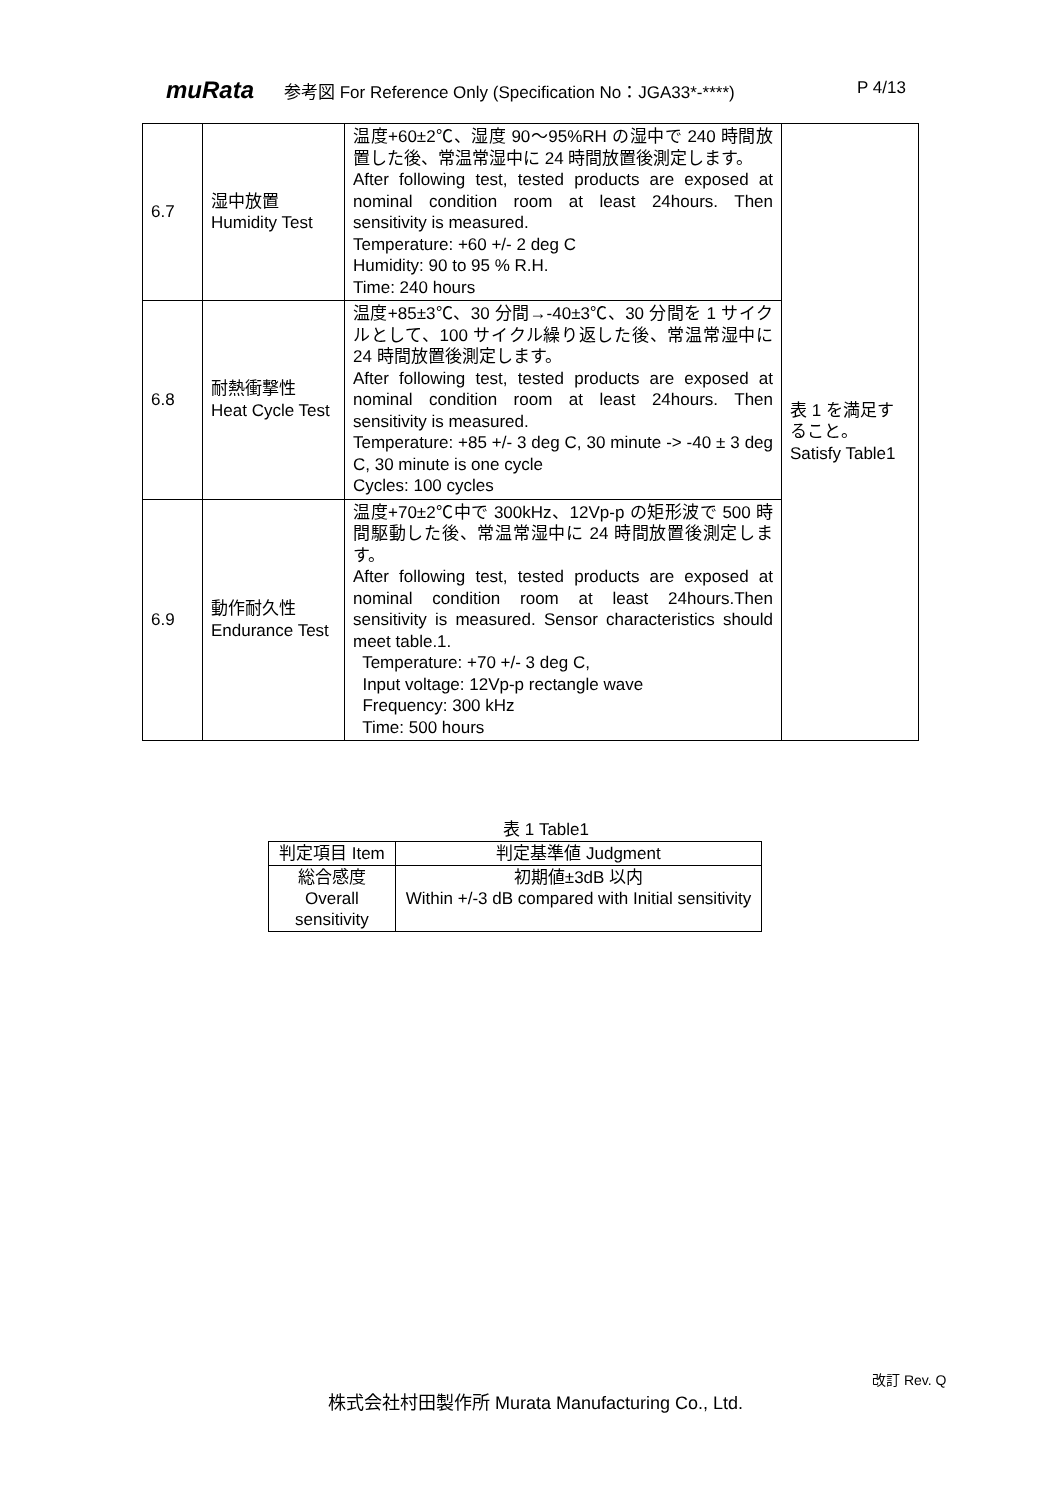muRata 参考図 For Reference Only (Specification No：JGA33*-****) P 4/13
| 6.7 | 湿中放置 Humidity Test | 温度+60±2℃、湿度 90～95%RH の湿中で 240 時間放置した後、常温常湿中に 24 時間放置後測定します。 After following test, tested products are exposed at nominal condition room at least 24hours. Then sensitivity is measured. Temperature: +60 +/- 2 deg C Humidity: 90 to 95 % R.H. Time: 240 hours | 表 1 を満足すること。 Satisfy Table1 |
| 6.8 | 耐熱衝撃性 Heat Cycle Test | 温度+85±3℃、30 分間→-40±3℃、30 分間を 1 サイクルとして、100 サイクル繰り返した後、常温常湿中に 24 時間放置後測定します。 After following test, tested products are exposed at nominal condition room at least 24hours. Then sensitivity is measured. Temperature: +85 +/- 3 deg C, 30 minute -> -40 ± 3 deg C, 30 minute is one cycle Cycles: 100 cycles | |
| 6.9 | 動作耐久性 Endurance Test | 温度+70±2℃中で 300kHz、12Vp-p の矩形波で 500 時間駆動した後、常温常湿中に 24 時間放置後測定します。 After following test, tested products are exposed at nominal condition room at least 24hours.Then sensitivity is measured. Sensor characteristics should meet table.1. Temperature: +70 +/- 3 deg C, Input voltage: 12Vp-p rectangle wave Frequency: 300 kHz Time: 500 hours | |
表 1 Table1
| 判定項目 Item | 判定基準値 Judgment |
| 総合感度 Overall sensitivity | 初期値±3dB 以内 Within +/-3 dB compared with Initial sensitivity |
改訂 Rev. Q
株式会社村田製作所 Murata Manufacturing Co., Ltd.